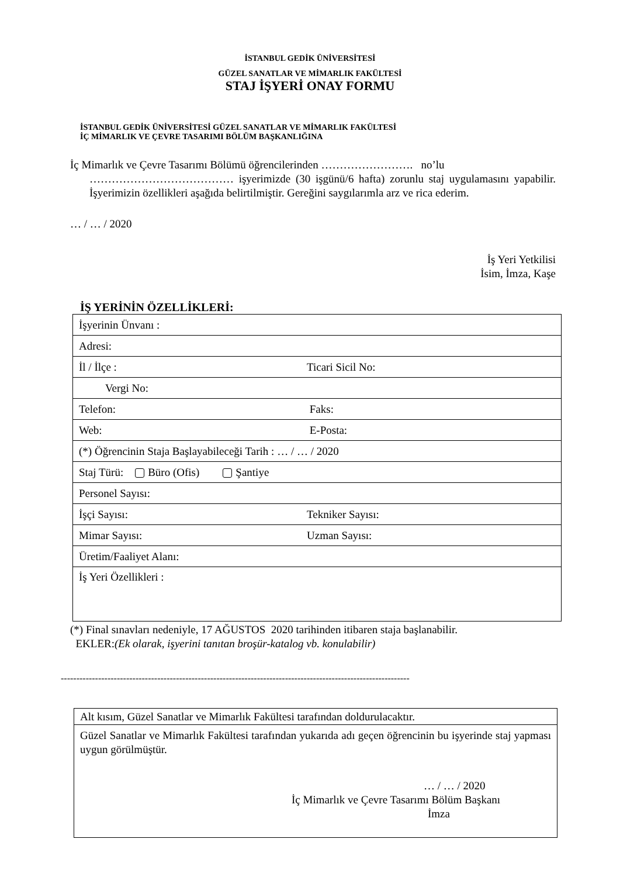İSTANBUL GEDİK ÜNİVERSİTESİ
GÜZEL SANATLAR VE MİMARLIK FAKÜLTESİ
STAJ İŞYERİ ONAY FORMU
İSTANBUL GEDİK ÜNİVERSİTESİ GÜZEL SANATLAR VE MİMARLIK FAKÜLTESİ
İÇ MİMARLIK VE ÇEVRE TASARIMI BÖLÜM BAŞKANLIĞINA
İç Mimarlık ve Çevre Tasarımı Bölümü öğrencilerinden ……………………. no’lu
………………………………… işyerimizde (30 işgünü/6 hafta) zorunlu staj uygulamasını yapabilir. İşyerimizin özellikleri aşağıda belirtilmiştir. Gereğini saygılarımla arz ve rica ederim.
… / … / 2020
İş Yeri Yetkilisi
İsim, İmza, Kaşe
İŞ YERİNİN ÖZELLİKLERİ:
| İşyerinin Ünvanı : | |
| Adresi: | |
| İl / İlçe : | Ticari Sicil No: |
| Vergi No: | |
| Telefon: | Faks: |
| Web: | E-Posta: |
| (*) Öğrencinin Staja Başlayabileceği Tarih : … / … / 2020 | |
| Staj Türü: Büro (Ofis) Şantiye | |
| Personel Sayısı: | |
| İşçi Sayısı: | Tekniker Sayısı: |
| Mimar Sayısı: | Uzman Sayısı: |
| Üretim/Faaliyet Alanı: | |
| İş Yeri Özellikleri : | |
(*) Final sınavları nedeniyle, 17 AĞUSTOS 2020 tarihinden itibaren staja başlanabilir.
EKLER:(Ek olarak, işyerini tanıtan broşür-katalog vb. konulabilir)
----------------------------------------------------------------------------------------------------------------
| Alt kısım, Güzel Sanatlar ve Mimarlık Fakültesi tarafından doldurulacaktır. |
| Güzel Sanatlar ve Mimarlık Fakültesi tarafından yukarıda adı geçen öğrencinin bu işyerinde staj yapması uygun görülmüştür. … / … / 2020 İç Mimarlık ve Çevre Tasarımı Bölüm Başkanı İmza |